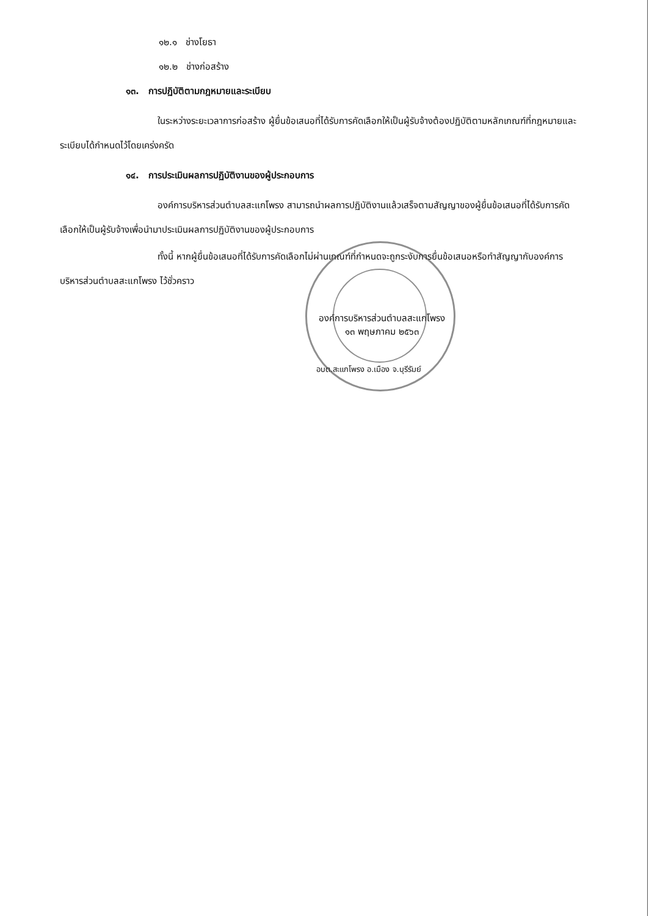๑๒.๑ ช่างโยธา
๑๒.๒ ช่างก่อสร้าง
๑๓. การปฏิบัติตามกฎหมายและระเบียบ
ในระหว่างระยะเวลาการก่อสร้าง ผู้ยื่นข้อเสนอที่ได้รับการคัดเลือกให้เป็นผู้รับจ้างต้องปฏิบัติตามหลักเกณฑ์ที่กฎหมายและระเบียบได้กำหนดไว้โดยเคร่งครัด
๑๔. การประเมินผลการปฏิบัติงานของผู้ประกอบการ
องค์การบริหารส่วนตำบลสะแกโพรง สามารถนำผลการปฏิบัติงานแล้วเสร็จตามสัญญาของผู้ยื่นข้อเสนอที่ได้รับการคัดเลือกให้เป็นผู้รับจ้างเพื่อนำมาประเมินผลการปฏิบัติงานของผู้ประกอบการ
ทั้งนี้ หากผู้ยื่นข้อเสนอที่ได้รับการคัดเลือกไม่ผ่านเกณฑ์ที่กำหนดจะถูกระงับการยื่นข้อเสนอหรือทำสัญญากับองค์การบริหารส่วนตำบลสะแกโพรง ไว้ชั่วคราว
องค์การบริหารส่วนตำบลสะแกโพรง
๑๓ พฤษภาคม ๒๕๖๓
อบต.สะแกโพรง อ.เมือง จ.บุรีรัมย์